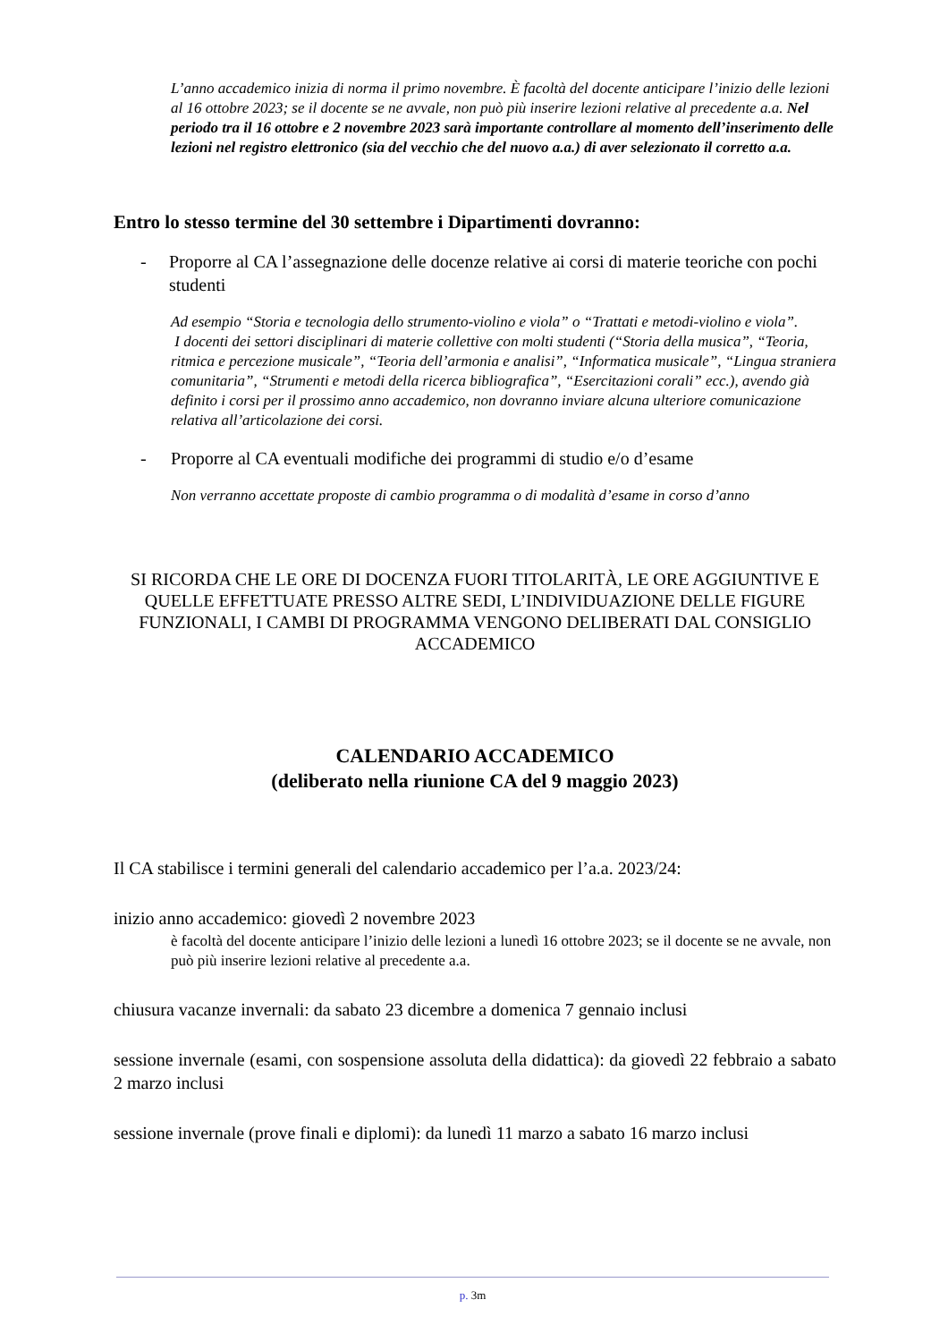L’anno accademico inizia di norma il primo novembre. È facoltà del docente anticipare l’inizio delle lezioni al 16 ottobre 2023; se il docente se ne avvale, non può più inserire lezioni relative al precedente a.a. Nel periodo tra il 16 ottobre e 2 novembre 2023 sarà importante controllare al momento dell’inserimento delle lezioni nel registro elettronico (sia del vecchio che del nuovo a.a.) di aver selezionato il corretto a.a.
Entro lo stesso termine del 30 settembre i Dipartimenti dovranno:
- Proporre al CA l’assegnazione delle docenze relative ai corsi di materie teoriche con pochi studenti
Ad esempio “Storia e tecnologia dello strumento-violino e viola” o “Trattati e metodi-violino e viola”.
I docenti dei settori disciplinari di materie collettive con molti studenti (“Storia della musica”, “Teoria, ritmica e percezione musicale”, “Teoria dell’armonia e analisi”, “Informatica musicale”, “Lingua straniera comunitaria”, “Strumenti e metodi della ricerca bibliografica”, “Esercitazioni corali” ecc.), avendo già definito i corsi per il prossimo anno accademico, non dovranno inviare alcuna ulteriore comunicazione relativa all’articolazione dei corsi.
- Proporre al CA eventuali modifiche dei programmi di studio e/o d’esame
Non verranno accettate proposte di cambio programma o di modalità d’esame in corso d’anno
SI RICORDA CHE LE ORE DI DOCENZA FUORI TITOLARITÀ, LE ORE AGGIUNTIVE E QUELLE EFFETTUATE PRESSO ALTRE SEDI, L’INDIVIDUAZIONE DELLE FIGURE FUNZIONALI, I CAMBI DI PROGRAMMA VENGONO DELIBERATI DAL CONSIGLIO ACCADEMICO
CALENDARIO ACCADEMICO
(deliberato nella riunione CA del 9 maggio 2023)
Il CA stabilisce i termini generali del calendario accademico per l’a.a. 2023/24:
inizio anno accademico: giovedì 2 novembre 2023
è facoltà del docente anticipare l’inizio delle lezioni a lunedì 16 ottobre 2023; se il docente se ne avvale, non può più inserire lezioni relative al precedente a.a.
chiusura vacanze invernali: da sabato 23 dicembre a domenica 7 gennaio inclusi
sessione invernale (esami, con sospensione assoluta della didattica): da giovedì 22 febbraio a sabato 2 marzo inclusi
sessione invernale (prove finali e diplomi): da lunedì 11 marzo a sabato 16 marzo inclusi
p. 3m